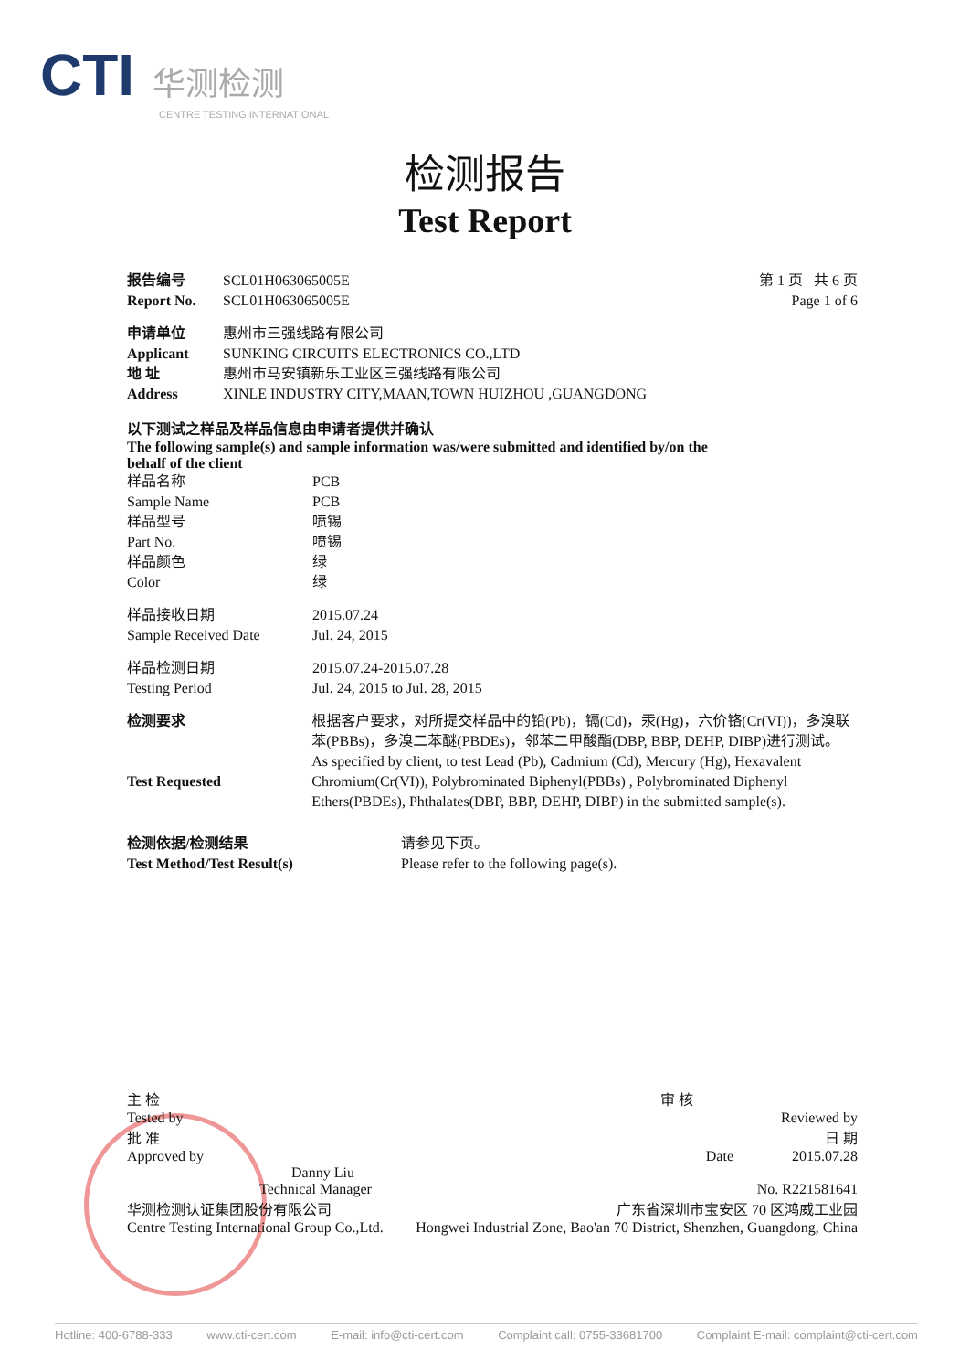CTI 华测检测
CENTRE TESTING INTERNATIONAL
检测报告
Test Report
报告编号 SCL01H063065005E 第 1 页 共 6 页
Report No. SCL01H063065005E Page 1 of 6
申请单位 惠州市三强线路有限公司
Applicant SUNKING CIRCUITS ELECTRONICS CO.,LTD
地 址 惠州市马安镇新乐工业区三强线路有限公司
Address XINLE INDUSTRY CITY,MAAN,TOWN HUIZHOU ,GUANGDONG
以下测试之样品及样品信息由申请者提供并确认
The following sample(s) and sample information was/were submitted and identified by/on the
behalf of the client
样品名称
Sample Name
PCB
PCB
样品型号
Part No.
喷锡
喷锡
样品颜色
Color
绿
绿
样品接收日期
Sample Received Date
2015.07.24
Jul. 24, 2015
样品检测日期
Testing Period
2015.07.24-2015.07.28
Jul. 24, 2015 to Jul. 28, 2015
检测要求
Test Requested
根据客户要求，对所提交样品中的铅(Pb)，镉(Cd)，汞(Hg)，六价铬(Cr(VI))，多溴联苯(PBBs)，多溴二苯醚(PBDEs)，邻苯二甲酸酯(DBP, BBP, DEHP, DIBP)进行测试。
As specified by client, to test Lead (Pb), Cadmium (Cd), Mercury (Hg), Hexavalent Chromium(Cr(VI)), Polybrominated Biphenyl(PBBs) , Polybrominated Diphenyl Ethers(PBDEs), Phthalates(DBP, BBP, DEHP, DIBP) in the submitted sample(s).
检测依据/检测结果
Test Method/Test Result(s)
请参见下页。
Please refer to the following page(s).
主 检
Tested by
批 准
Approved by
Danny Liu
Technical Manager
华测检测认证集团股份有限公司
Centre Testing International Group Co.,Ltd.
审 核
Reviewed by
日 期
Date 2015.07.28
No. R221581641
广东省深圳市宝安区 70 区鸿威工业园
Hongwei Industrial Zone, Bao'an 70 District, Shenzhen, Guangdong, China
Hotline: 400-6788-333 www.cti-cert.com E-mail: info@cti-cert.com Complaint call: 0755-33681700 Complaint E-mail: complaint@cti-cert.com